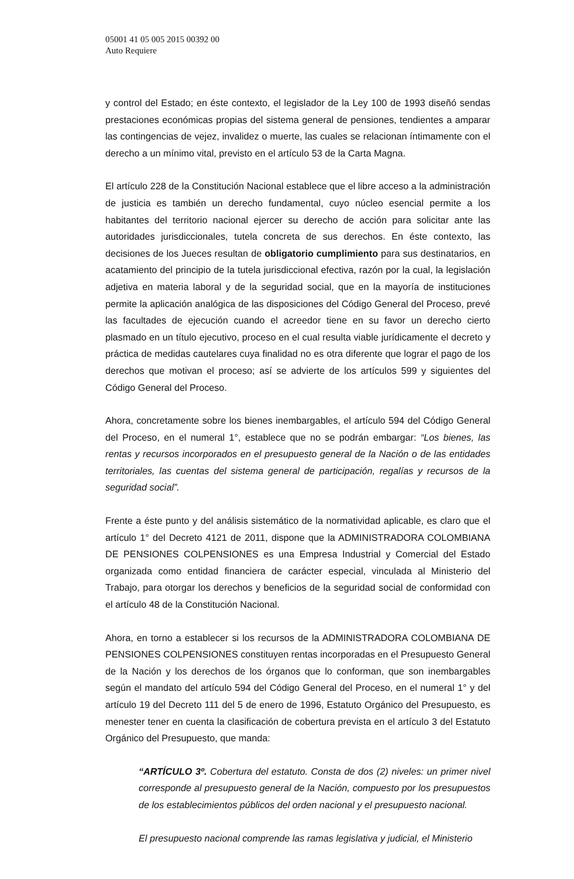05001 41 05 005 2015 00392 00
Auto Requiere
y control del Estado; en éste contexto, el legislador de la Ley 100 de 1993 diseñó sendas prestaciones económicas propias del sistema general de pensiones, tendientes a amparar las contingencias de vejez, invalidez o muerte, las cuales se relacionan íntimamente con el derecho a un mínimo vital, previsto en el artículo 53 de la Carta Magna.
El artículo 228 de la Constitución Nacional establece que el libre acceso a la administración de justicia es también un derecho fundamental, cuyo núcleo esencial permite a los habitantes del territorio nacional ejercer su derecho de acción para solicitar ante las autoridades jurisdiccionales, tutela concreta de sus derechos. En éste contexto, las decisiones de los Jueces resultan de obligatorio cumplimiento para sus destinatarios, en acatamiento del principio de la tutela jurisdiccional efectiva, razón por la cual, la legislación adjetiva en materia laboral y de la seguridad social, que en la mayoría de instituciones permite la aplicación analógica de las disposiciones del Código General del Proceso, prevé las facultades de ejecución cuando el acreedor tiene en su favor un derecho cierto plasmado en un título ejecutivo, proceso en el cual resulta viable jurídicamente el decreto y práctica de medidas cautelares cuya finalidad no es otra diferente que lograr el pago de los derechos que motivan el proceso; así se advierte de los artículos 599 y siguientes del Código General del Proceso.
Ahora, concretamente sobre los bienes inembargables, el artículo 594 del Código General del Proceso, en el numeral 1°, establece que no se podrán embargar: “Los bienes, las rentas y recursos incorporados en el presupuesto general de la Nación o de las entidades territoriales, las cuentas del sistema general de participación, regalías y recursos de la seguridad social”.
Frente a éste punto y del análisis sistemático de la normatividad aplicable, es claro que el artículo 1° del Decreto 4121 de 2011, dispone que la ADMINISTRADORA COLOMBIANA DE PENSIONES COLPENSIONES es una Empresa Industrial y Comercial del Estado organizada como entidad financiera de carácter especial, vinculada al Ministerio del Trabajo, para otorgar los derechos y beneficios de la seguridad social de conformidad con el artículo 48 de la Constitución Nacional.
Ahora, en torno a establecer si los recursos de la ADMINISTRADORA COLOMBIANA DE PENSIONES COLPENSIONES constituyen rentas incorporadas en el Presupuesto General de la Nación y los derechos de los órganos que lo conforman, que son inembargables según el mandato del artículo 594 del Código General del Proceso, en el numeral 1° y del artículo 19 del Decreto 111 del 5 de enero de 1996, Estatuto Orgánico del Presupuesto, es menester tener en cuenta la clasificación de cobertura prevista en el artículo 3 del Estatuto Orgánico del Presupuesto, que manda:
“ARTÍCULO 3º. Cobertura del estatuto. Consta de dos (2) niveles: un primer nivel corresponde al presupuesto general de la Nación, compuesto por los presupuestos de los establecimientos públicos del orden nacional y el presupuesto nacional.
El presupuesto nacional comprende las ramas legislativa y judicial, el Ministerio